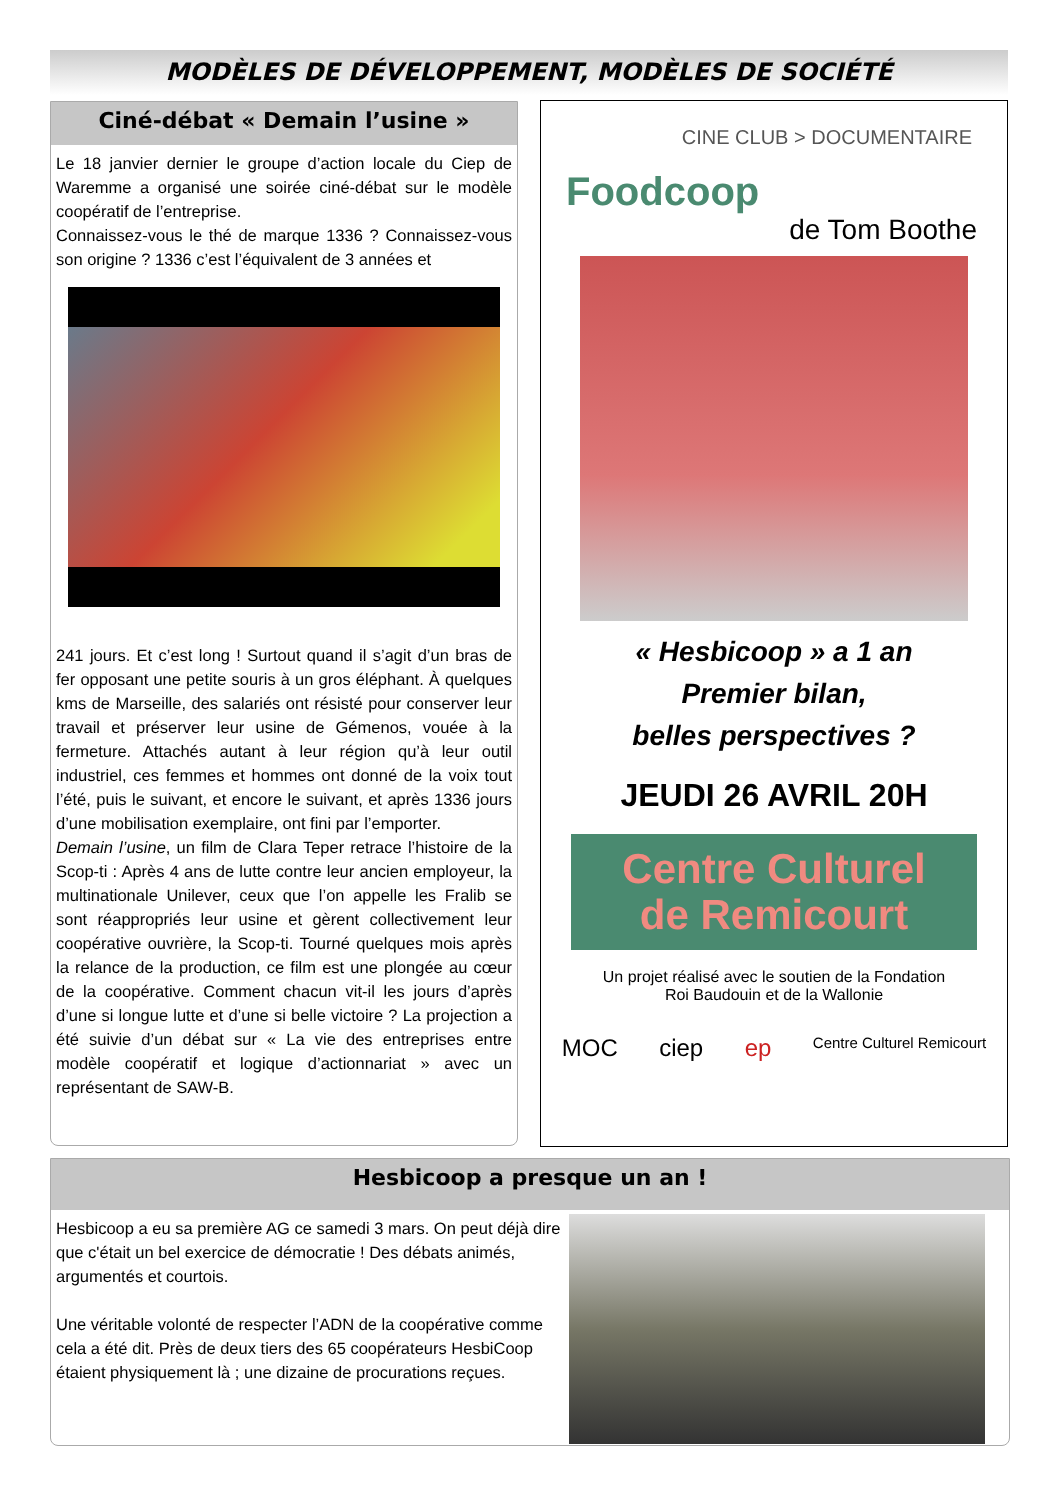MODÈLES DE DÉVELOPPEMENT, MODÈLES DE SOCIÉTÉ
Ciné-débat « Demain l’usine »
Le 18 janvier dernier le groupe d’action locale du Ciep de Waremme a organisé une soirée ciné-débat sur le modèle coopératif de l’entreprise.
Connaissez-vous le thé de marque 1336 ? Connaissez-vous son origine ? 1336 c’est l’équivalent de 3 années et
241 jours. Et c’est long ! Surtout quand il s’agit d’un bras de fer opposant une petite souris à un gros éléphant. À quelques kms de Marseille, des salariés ont résisté pour conserver leur travail et préserver leur usine de Gémenos, vouée à la fermeture. Attachés autant à leur région qu’à leur outil industriel, ces femmes et hommes ont donné de la voix tout l’été, puis le suivant, et encore le suivant, et après 1336 jours d’une mobilisation exemplaire, ont fini par l’emporter.
Demain l’usine, un film de Clara Teper retrace l’histoire de la Scop-ti : Après 4 ans de lutte contre leur ancien employeur, la multinationale Unilever, ceux que l’on appelle les Fralib se sont réappropriés leur usine et gèrent collectivement leur coopérative ouvrière, la Scop-ti. Tourné quelques mois après la relance de la production, ce film est une plongée au cœur de la coopérative. Comment chacun vit-il les jours d’après d’une si longue lutte et d’une si belle victoire ? La projection a été suivie d’un débat sur « La vie des entreprises entre modèle coopératif et logique d’actionnariat » avec un représentant de SAW-B.
CINE CLUB > DOCUMENTAIRE
Foodcoop
de Tom Boothe
« Hesbicoop » a 1 an
Premier bilan,
belles perspectives ?
JEUDI 26 AVRIL 20H
Centre Culturel
de Remicourt
Un projet réalisé avec le soutien de la Fondation
Roi Baudouin et de la Wallonie
MOC ciep ep Centre Culturel Remicourt
Hesbicoop a presque un an !
Hesbicoop a eu sa première AG ce samedi 3 mars. On peut déjà dire que c'était un bel exercice de démocratie ! Des débats animés, argumentés et courtois.
Une véritable volonté de respecter l’ADN de la coopérative comme cela a été dit. Près de deux tiers des 65 coopérateurs HesbiCoop étaient physiquement là ; une dizaine de procurations reçues.